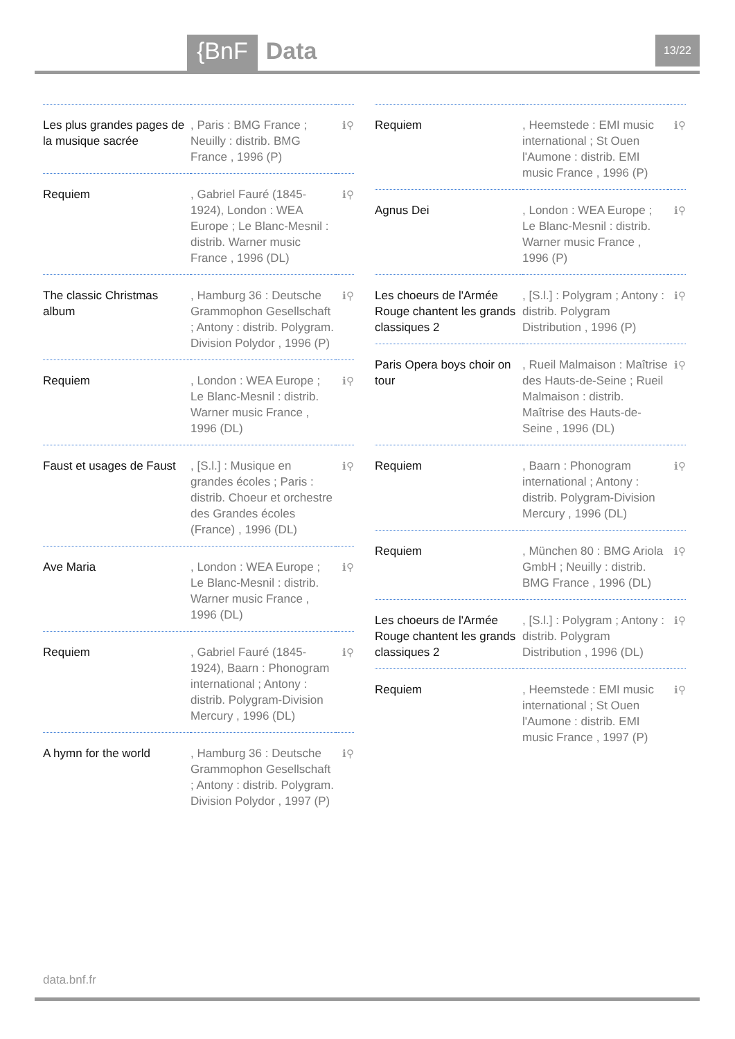{BnF Data 13/22
| Les plus grandes pages de la musique sacrée | , Paris : BMG France ; Neuilly : distrib. BMG France , 1996 (P) | ℹ⚲ |
| Requiem | , Gabriel Fauré (1845-1924), London : WEA Europe ; Le Blanc-Mesnil : distrib. Warner music France , 1996 (DL) | ℹ⚲ |
| The classic Christmas album | , Hamburg 36 : Deutsche Grammophon Gesellschaft ; Antony : distrib. Polygram. Division Polydor , 1996 (P) | ℹ⚲ |
| Requiem | , London : WEA Europe ; Le Blanc-Mesnil : distrib. Warner music France , 1996 (DL) | ℹ⚲ |
| Faust et usages de Faust | , [S.l.] : Musique en grandes écoles ; Paris : distrib. Choeur et orchestre des Grandes écoles (France) , 1996 (DL) | ℹ⚲ |
| Ave Maria | , London : WEA Europe ; Le Blanc-Mesnil : distrib. Warner music France , 1996 (DL) | ℹ⚲ |
| Requiem | , Gabriel Fauré (1845-1924), Baarn : Phonogram international ; Antony : distrib. Polygram-Division Mercury , 1996 (DL) | ℹ⚲ |
| A hymn for the world | , Hamburg 36 : Deutsche Grammophon Gesellschaft ; Antony : distrib. Polygram. Division Polydor , 1997 (P) | ℹ⚲ |
| Requiem | , Heemstede : EMI music international ; St Ouen l'Aumone : distrib. EMI music France , 1996 (P) | ℹ⚲ |
| Agnus Dei | , London : WEA Europe ; Le Blanc-Mesnil : distrib. Warner music France , 1996 (P) | ℹ⚲ |
| Les choeurs de l'Armée Rouge chantent les grands classiques 2 | , [S.l.] : Polygram ; Antony : distrib. Polygram Distribution , 1996 (P) | ℹ⚲ |
| Paris Opera boys choir on tour | , Rueil Malmaison : Maîtrise des Hauts-de-Seine ; Rueil Malmaison : distrib. Maîtrise des Hauts-de-Seine , 1996 (DL) | ℹ⚲ |
| Requiem | , Baarn : Phonogram international ; Antony : distrib. Polygram-Division Mercury , 1996 (DL) | ℹ⚲ |
| Requiem | , München 80 : BMG Ariola GmbH ; Neuilly : distrib. BMG France , 1996 (DL) | ℹ⚲ |
| Les choeurs de l'Armée Rouge chantent les grands classiques 2 | , [S.l.] : Polygram ; Antony : distrib. Polygram Distribution , 1996 (DL) | ℹ⚲ |
| Requiem | , Heemstede : EMI music international ; St Ouen l'Aumone : distrib. EMI music France , 1997 (P) | ℹ⚲ |
data.bnf.fr